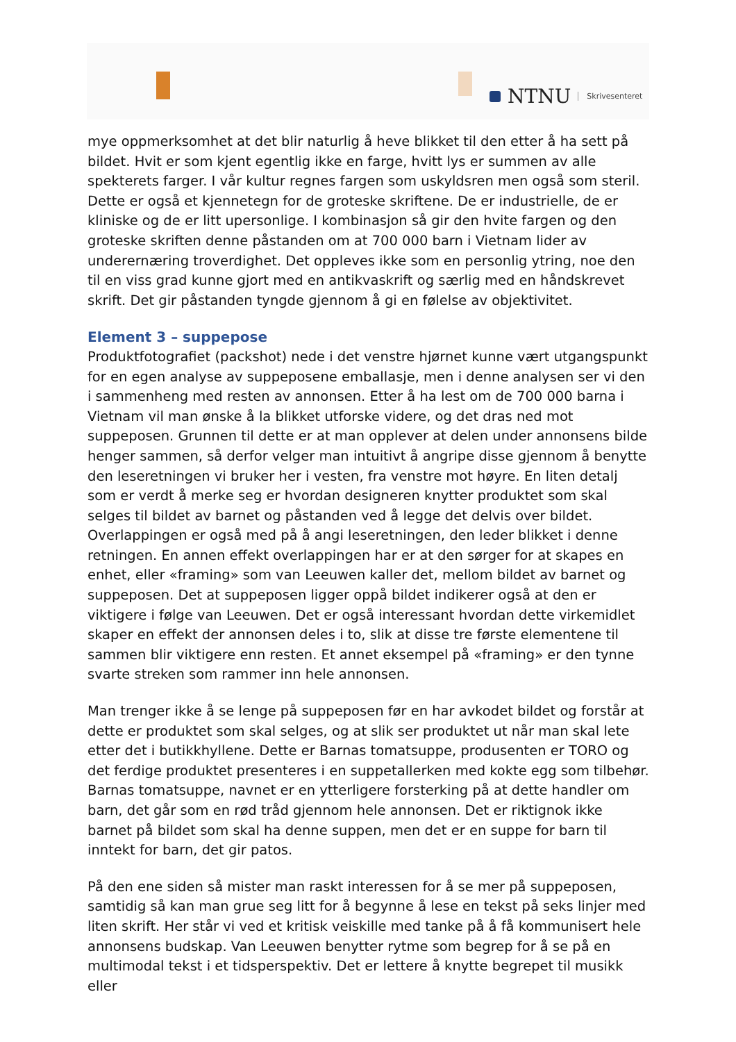NTNU Skrivesenteret
mye oppmerksomhet at det blir naturlig å heve blikket til den etter å ha sett på bildet. Hvit er som kjent egentlig ikke en farge, hvitt lys er summen av alle spekterets farger. I vår kultur regnes fargen som uskyldsren men også som steril. Dette er også et kjennetegn for de groteske skriftene. De er industrielle, de er kliniske og de er litt upersonlige. I kombinasjon så gir den hvite fargen og den groteske skriften denne påstanden om at 700 000 barn i Vietnam lider av underernæring troverdighet. Det oppleves ikke som en personlig ytring, noe den til en viss grad kunne gjort med en antikvaskrift og særlig med en håndskrevet skrift. Det gir påstanden tyngde gjennom å gi en følelse av objektivitet.
Element 3 – suppepose
Produktfotografiet (packshot) nede i det venstre hjørnet kunne vært utgangspunkt for en egen analyse av suppeposene emballasje, men i denne analysen ser vi den i sammenheng med resten av annonsen. Etter å ha lest om de 700 000 barna i Vietnam vil man ønske å la blikket utforske videre, og det dras ned mot suppeposen. Grunnen til dette er at man opplever at delen under annonsens bilde henger sammen, så derfor velger man intuitivt å angripe disse gjennom å benytte den leseretningen vi bruker her i vesten, fra venstre mot høyre. En liten detalj som er verdt å merke seg er hvordan designeren knytter produktet som skal selges til bildet av barnet og påstanden ved å legge det delvis over bildet. Overlappingen er også med på å angi leseretningen, den leder blikket i denne retningen. En annen effekt overlappingen har er at den sørger for at skapes en enhet, eller «framing» som van Leeuwen kaller det, mellom bildet av barnet og suppeposen. Det at suppeposen ligger oppå bildet indikerer også at den er viktigere i følge van Leeuwen. Det er også interessant hvordan dette virkemidlet skaper en effekt der annonsen deles i to, slik at disse tre første elementene til sammen blir viktigere enn resten. Et annet eksempel på «framing» er den tynne svarte streken som rammer inn hele annonsen.
Man trenger ikke å se lenge på suppeposen før en har avkodet bildet og forstår at dette er produktet som skal selges, og at slik ser produktet ut når man skal lete etter det i butikkhyllene. Dette er Barnas tomatsuppe, produsenten er TORO og det ferdige produktet presenteres i en suppetallerken med kokte egg som tilbehør. Barnas tomatsuppe, navnet er en ytterligere forsterking på at dette handler om barn, det går som en rød tråd gjennom hele annonsen. Det er riktignok ikke barnet på bildet som skal ha denne suppen, men det er en suppe for barn til inntekt for barn, det gir patos.
På den ene siden så mister man raskt interessen for å se mer på suppeposen, samtidig så kan man grue seg litt for å begynne å lese en tekst på seks linjer med liten skrift. Her står vi ved et kritisk veiskille med tanke på å få kommunisert hele annonsens budskap. Van Leeuwen benytter rytme som begrep for å se på en multimodal tekst i et tidsperspektiv. Det er lettere å knytte begrepet til musikk eller